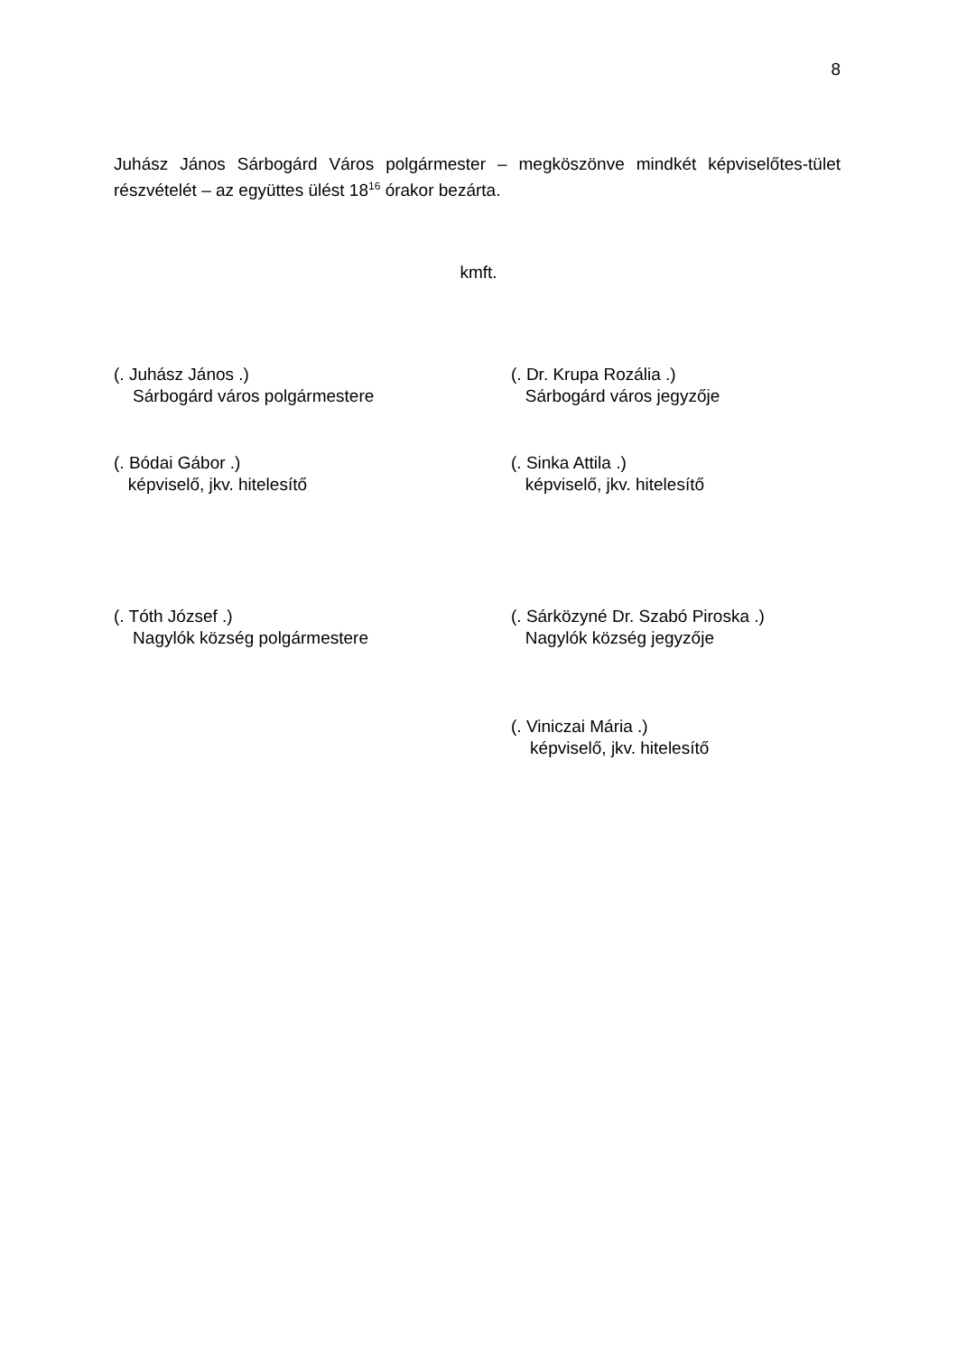8
Juhász János Sárbogárd Város polgármester – megköszönve mindkét képviselőtes-tület részvételét – az együttes ülést 18<sup>16</sup> órakor bezárta.
kmft.
(. Juhász János .)
Sárbogárd város polgármestere
(. Dr. Krupa Rozália .)
Sárbogárd város jegyzője
(. Bódai Gábor .)
képviselő, jkv. hitelesítő
(. Sinka Attila .)
képviselő, jkv. hitelesítő
(. Tóth József .)
Nagylók község polgármestere
(. Sárközyné Dr. Szabó Piroska .)
Nagylók község jegyzője
(. Viniczai Mária .)
képviselő, jkv. hitelesítő